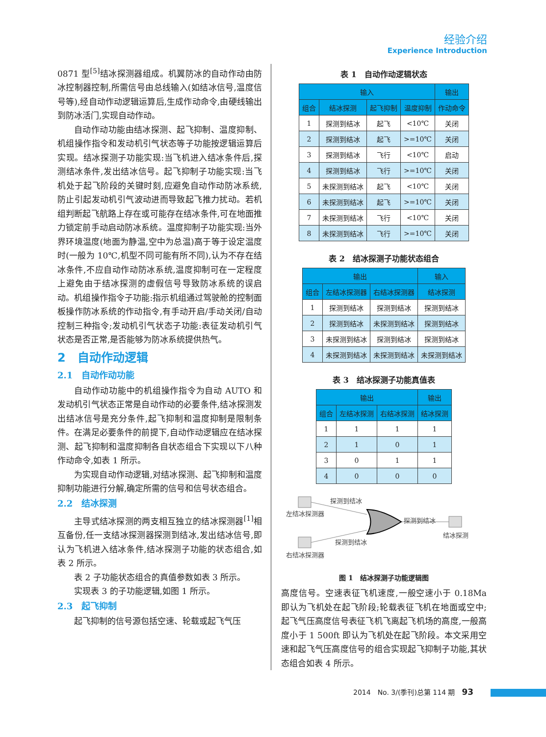经验介绍
Experience Introduction
0871 型<sup>[5]</sup>结冰探测器组成。机翼防冰的自动作动由防冰控制器控制,所需信号由总线输入(如结冰信号,温度信号等),经自动作动逻辑运算后,生成作动命令,由硬线输出到防冰活门,实现自动作动。
自动作动功能由结冰探测、起飞抑制、温度抑制、机组操作指令和发动机引气状态等子功能按逻辑运算后实现。结冰探测子功能实现:当飞机进入结冰条件后,探测结冰条件,发出结冰信号。起飞抑制子功能实现:当飞机处于起飞阶段的关键时刻,应避免自动作动防冰系统,防止引起发动机引气波动进而导致起飞推力扰动。若机组判断起飞航路上存在或可能存在结冰条件,可在地面推力锁定前手动启动防冰系统。温度抑制子功能实现:当外界环境温度(地面为静温,空中为总温)高于等于设定温度时(一般为 10℃,机型不同可能有所不同),认为不存在结冰条件,不应自动作动防冰系统,温度抑制可在一定程度上避免由于结冰探测的虚假信号导致防冰系统的误启动。机组操作指令子功能:指示机组通过驾驶舱的控制面板操作防冰系统的作动指令,有手动开启/手动关闭/自动控制三种指令;发动机引气状态子功能:表征发动机引气状态是否正常,是否能够为防冰系统提供热气。
2　自动作动逻辑
2.1　自动作动功能
自动作动功能中的机组操作指令为自动 AUTO 和发动机引气状态正常是自动作动的必要条件,结冰探测发出结冰信号是充分条件,起飞抑制和温度抑制是限制条件。在满足必要条件的前提下,自动作动逻辑应在结冰探测、起飞抑制和温度抑制各自状态组合下实现以下八种作动命令,如表 1 所示。
为实现自动作动逻辑,对结冰探测、起飞抑制和温度抑制功能进行分解,确定所需的信号和信号状态组合。
2.2　结冰探测
主导式结冰探测的两支相互独立的结冰探测器<sup>[1]</sup>相互备份,任一支结冰探测器探测到结冰,发出结冰信号,即认为飞机进入结冰条件,结冰探测子功能的状态组合,如表 2 所示。
表 2 子功能状态组合的真值参数如表 3 所示。
实现表 3 的子功能逻辑,如图 1 所示。
2.3　起飞抑制
起飞抑制的信号源包括空速、轮载或起飞气压
表 1　自动作动逻辑状态
| 输入 | | | | 输出 |
| --- | --- | --- | --- | --- |
| 组合 | 结冰探测 | 起飞抑制 | 温度抑制 | 作动命令 |
| 1 | 探测到结冰 | 起飞 | <10℃ | 关闭 |
| 2 | 探测到结冰 | 起飞 | >=10℃ | 关闭 |
| 3 | 探测到结冰 | 飞行 | <10℃ | 启动 |
| 4 | 探测到结冰 | 飞行 | >=10℃ | 关闭 |
| 5 | 未探测到结冰 | 起飞 | <10℃ | 关闭 |
| 6 | 未探测到结冰 | 起飞 | >=10℃ | 关闭 |
| 7 | 未探测到结冰 | 飞行 | <10℃ | 关闭 |
| 8 | 未探测到结冰 | 飞行 | >=10℃ | 关闭 |
表 2　结冰探测子功能状态组合
| 输出 | | | 输入 |
| --- | --- | --- | --- |
| 组合 | 左结冰探测器 | 右结冰探测器 | 结冰探测 |
| 1 | 探测到结冰 | 探测到结冰 | 探测到结冰 |
| 2 | 探测到结冰 | 未探测到结冰 | 探测到结冰 |
| 3 | 未探测到结冰 | 探测到结冰 | 探测到结冰 |
| 4 | 未探测到结冰 | 未探测到结冰 | 未探测到结冰 |
表 3　结冰探测子功能真值表
| 输出 | | | 输出 |
| --- | --- | --- | --- |
| 组合 | 左结冰探测 | 右结冰探测 | 结冰探测 |
| 1 | 1 | 1 | 1 |
| 2 | 1 | 0 | 1 |
| 3 | 0 | 1 | 1 |
| 4 | 0 | 0 | 0 |
探测到结冰
左结冰探测器
探测到结冰
结冰探测
探测到结冰
右结冰探测器
图 1　结冰探测子功能逻辑图
高度信号。空速表征飞机速度,一般空速小于 0.18Ma 即认为飞机处在起飞阶段;轮载表征飞机在地面或空中;起飞气压高度信号表征飞机飞离起飞机场的高度,一般高度小于 1 500ft 即认为飞机处在起飞阶段。本文采用空速和起飞气压高度信号的组合实现起飞抑制子功能,其状态组合如表 4 所示。
2014　No. 3/(季刊)总第 114 期　93